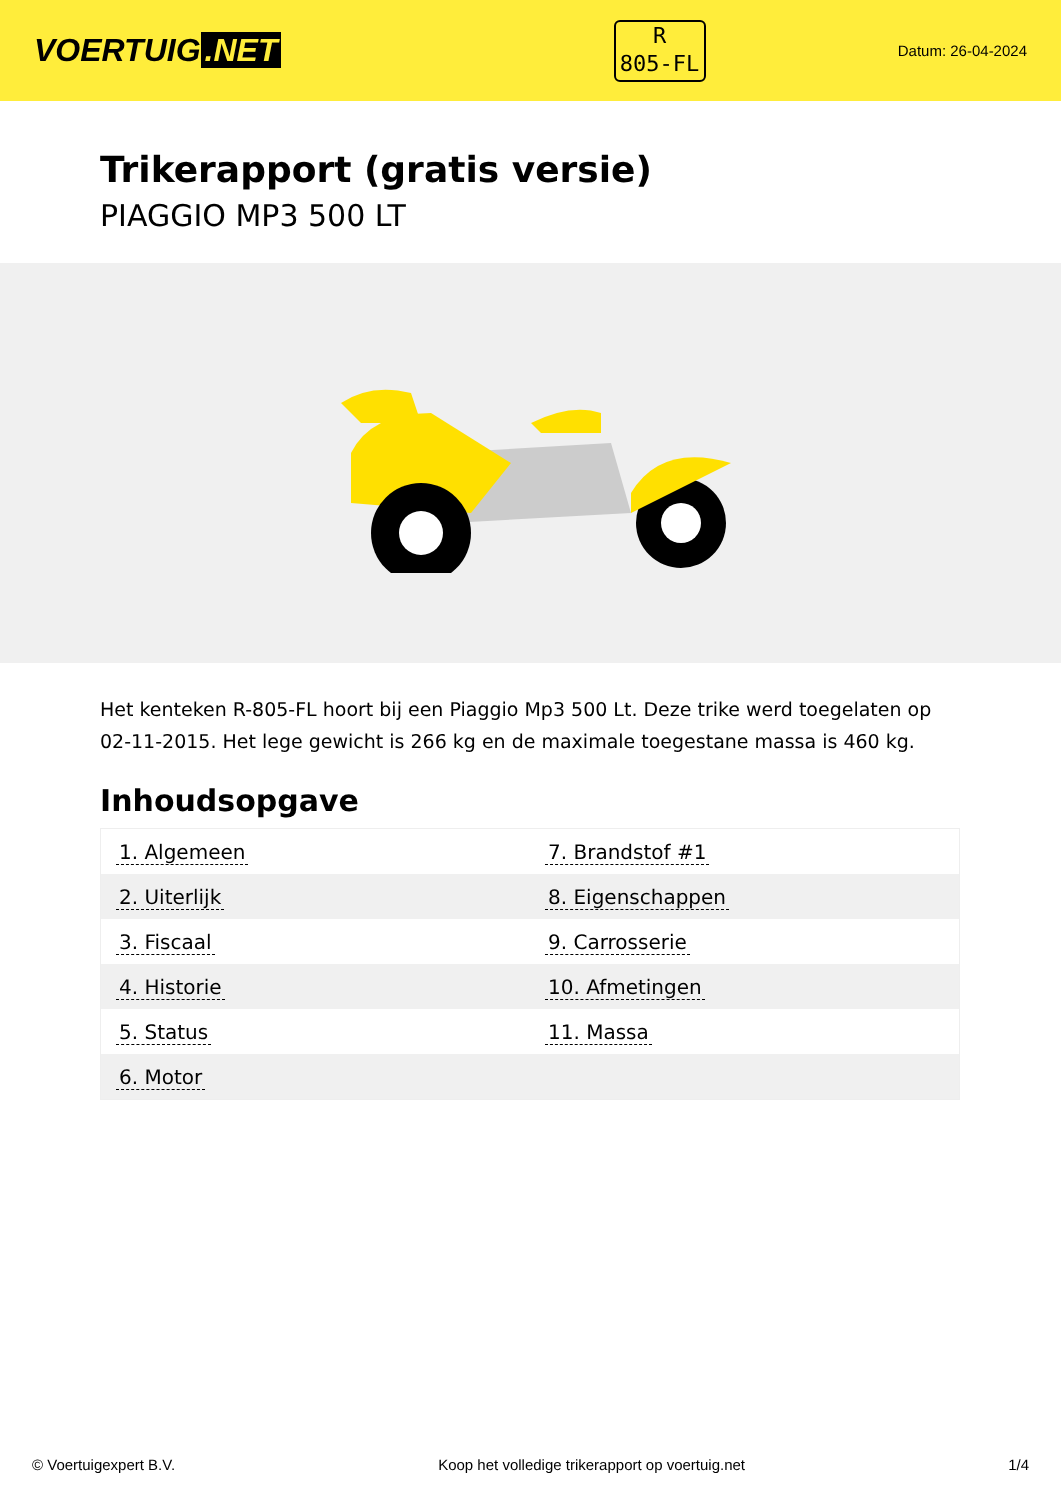VOERTUIG.NET
R
805-FL
Datum: 26-04-2024
Trikerapport (gratis versie)
PIAGGIO MP3 500 LT
Het kenteken R-805-FL hoort bij een Piaggio Mp3 500 Lt. Deze trike werd toegelaten op 02-11-2015. Het lege gewicht is 266 kg en de maximale toegestane massa is 460 kg.
Inhoudsopgave
| 1. Algemeen | 7. Brandstof #1 |
| 2. Uiterlijk | 8. Eigenschappen |
| 3. Fiscaal | 9. Carrosserie |
| 4. Historie | 10. Afmetingen |
| 5. Status | 11. Massa |
| 6. Motor | |
© Voertuigexpert B.V. Koop het volledige trikerapport op voertuig.net 1/4